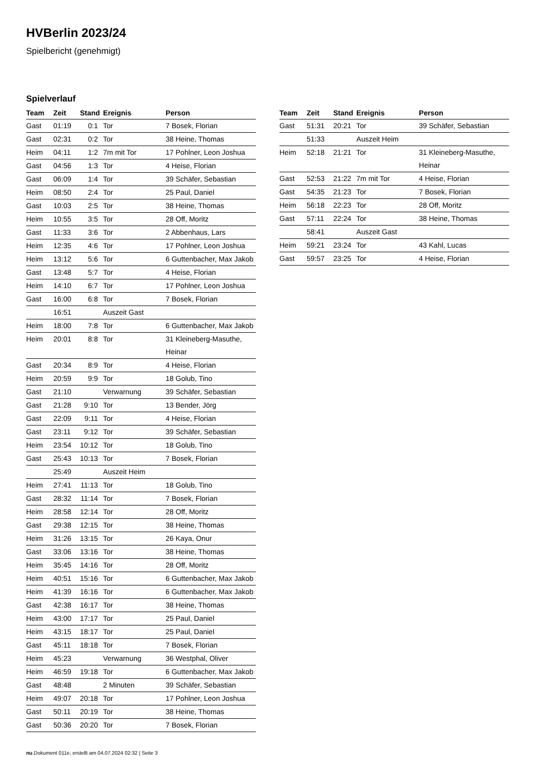HVBerlin 2023/24
Spielbericht (genehmigt)
Spielverlauf
| Team | Zeit | Stand | Ereignis | Person |
| --- | --- | --- | --- | --- |
| Gast | 01:19 | 0:1 | Tor | 7 Bosek, Florian |
| Gast | 02:31 | 0:2 | Tor | 38 Heine, Thomas |
| Heim | 04:11 | 1:2 | 7m mit Tor | 17 Pohlner, Leon Joshua |
| Gast | 04:56 | 1:3 | Tor | 4 Heise, Florian |
| Gast | 06:09 | 1:4 | Tor | 39 Schäfer, Sebastian |
| Heim | 08:50 | 2:4 | Tor | 25 Paul, Daniel |
| Gast | 10:03 | 2:5 | Tor | 38 Heine, Thomas |
| Heim | 10:55 | 3:5 | Tor | 28 Off, Moritz |
| Gast | 11:33 | 3:6 | Tor | 2 Abbenhaus, Lars |
| Heim | 12:35 | 4:6 | Tor | 17 Pohlner, Leon Joshua |
| Heim | 13:12 | 5:6 | Tor | 6 Guttenbacher, Max Jakob |
| Gast | 13:48 | 5:7 | Tor | 4 Heise, Florian |
| Heim | 14:10 | 6:7 | Tor | 17 Pohlner, Leon Joshua |
| Gast | 16:00 | 6:8 | Tor | 7 Bosek, Florian |
| | 16:51 | | Auszeit Gast | |
| Heim | 18:00 | 7:8 | Tor | 6 Guttenbacher, Max Jakob |
| Heim | 20:01 | 8:8 | Tor | 31 Kleineberg-Masuthe, Heinar |
| Gast | 20:34 | 8:9 | Tor | 4 Heise, Florian |
| Heim | 20:59 | 9:9 | Tor | 18 Golub, Tino |
| Gast | 21:10 | | Verwarnung | 39 Schäfer, Sebastian |
| Gast | 21:28 | 9:10 | Tor | 13 Bender, Jörg |
| Gast | 22:09 | 9:11 | Tor | 4 Heise, Florian |
| Gast | 23:11 | 9:12 | Tor | 39 Schäfer, Sebastian |
| Heim | 23:54 | 10:12 | Tor | 18 Golub, Tino |
| Gast | 25:43 | 10:13 | Tor | 7 Bosek, Florian |
| | 25:49 | | Auszeit Heim | |
| Heim | 27:41 | 11:13 | Tor | 18 Golub, Tino |
| Gast | 28:32 | 11:14 | Tor | 7 Bosek, Florian |
| Heim | 28:58 | 12:14 | Tor | 28 Off, Moritz |
| Gast | 29:38 | 12:15 | Tor | 38 Heine, Thomas |
| Heim | 31:26 | 13:15 | Tor | 26 Kaya, Onur |
| Gast | 33:06 | 13:16 | Tor | 38 Heine, Thomas |
| Heim | 35:45 | 14:16 | Tor | 28 Off, Moritz |
| Heim | 40:51 | 15:16 | Tor | 6 Guttenbacher, Max Jakob |
| Heim | 41:39 | 16:16 | Tor | 6 Guttenbacher, Max Jakob |
| Gast | 42:38 | 16:17 | Tor | 38 Heine, Thomas |
| Heim | 43:00 | 17:17 | Tor | 25 Paul, Daniel |
| Heim | 43:15 | 18:17 | Tor | 25 Paul, Daniel |
| Gast | 45:11 | 18:18 | Tor | 7 Bosek, Florian |
| Heim | 45:23 | | Verwarnung | 36 Westphal, Oliver |
| Heim | 46:59 | 19:18 | Tor | 6 Guttenbacher, Max Jakob |
| Gast | 48:48 | | 2 Minuten | 39 Schäfer, Sebastian |
| Heim | 49:07 | 20:18 | Tor | 17 Pohlner, Leon Joshua |
| Gast | 50:11 | 20:19 | Tor | 38 Heine, Thomas |
| Gast | 50:36 | 20:20 | Tor | 7 Bosek, Florian |
| Team | Zeit | Stand | Ereignis | Person |
| --- | --- | --- | --- | --- |
| Gast | 51:31 | 20:21 | Tor | 39 Schäfer, Sebastian |
| | 51:33 | | Auszeit Heim | |
| Heim | 52:18 | 21:21 | Tor | 31 Kleineberg-Masuthe, Heinar |
| Gast | 52:53 | 21:22 | 7m mit Tor | 4 Heise, Florian |
| Gast | 54:35 | 21:23 | Tor | 7 Bosek, Florian |
| Heim | 56:18 | 22:23 | Tor | 28 Off, Moritz |
| Gast | 57:11 | 22:24 | Tor | 38 Heine, Thomas |
| | 58:41 | | Auszeit Gast | |
| Heim | 59:21 | 23:24 | Tor | 43 Kahl, Lucas |
| Gast | 59:57 | 23:25 | Tor | 4 Heise, Florian |
nu.Dokument 011e, erstellt am 04.07.2024 02:32 | Seite 3